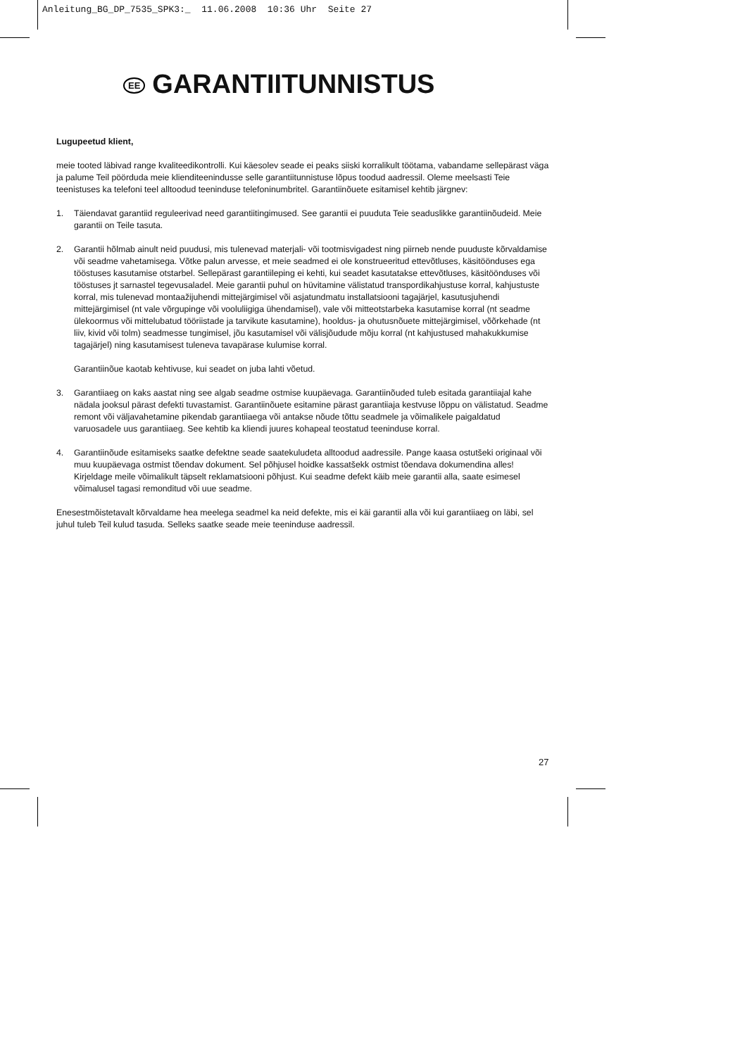Anleitung_BG_DP_7535_SPK3:_ 11.06.2008 10:36 Uhr Seite 27
EE GARANTIITUNNISTUS
Lugupeetud klient,
meie tooted läbivad range kvaliteedikontrolli. Kui käesolev seade ei peaks siiski korralikult töötama, vabandame sellepärast väga ja palume Teil pöörduda meie klienditeenindusse selle garantiitunnistuse lõpus toodud aadressil. Oleme meelsasti Teie teenistuses ka telefoni teel alltoodud teeninduse telefoninumbritel. Garantiinõuete esitamisel kehtib järgnev:
1. Täiendavat garantiid reguleerivad need garantiitingimused. See garantii ei puuduta Teie seaduslikke garantiinõudeid. Meie garantii on Teile tasuta.
2. Garantii hõlmab ainult neid puudusi, mis tulenevad materjali- või tootmisvigadest ning piirneb nende puuduste kõrvaldamise või seadme vahetamisega. Võtke palun arvesse, et meie seadmed ei ole konstrueeritud ettevõtluses, käsitöönduses ega tööstuses kasutamise otstarbel. Sellepärast garantiileping ei kehti, kui seadet kasutatakse ettevõtluses, käsitöönduses või tööstuses jt sarnastel tegevusaladel. Meie garantii puhul on hüvitamine välistatud transpordikahjustuse korral, kahjustuste korral, mis tulenevad montaažijuhendi mittejärgimisel või asjatundmatu installatsiooni tagajärjel, kasutusjuhendi mittejärgimisel (nt vale võrgupinge või vooluliigiga ühendamisel), vale või mitteotstarbeka kasutamise korral (nt seadme ülekoormus või mittelubatud tööriistade ja tarvikute kasutamine), hooldus- ja ohutusnõuete mittejärgimisel, võõrkehade (nt liiv, kivid või tolm) seadmesse tungimisel, jõu kasutamisel või välisjõudude mõju korral (nt kahjustused mahakukkumise tagajärjel) ning kasutamisest tuleneva tavapärase kulumise korral.
Garantiinõue kaotab kehtivuse, kui seadet on juba lahti võetud.
3. Garantiiaeg on kaks aastat ning see algab seadme ostmise kuupäevaga. Garantiinõuded tuleb esitada garantiiajal kahe nädala jooksul pärast defekti tuvastamist. Garantiinõuete esitamine pärast garantiiaja kestvuse lõppu on välistatud. Seadme remont või väljavahetamine pikendab garantiiaega või antakse nõude tõttu seadmele ja võimalikele paigaldatud varuosadele uus garantiiaeg. See kehtib ka kliendi juures kohapeal teostatud teeninduse korral.
4. Garantiinõude esitamiseks saatke defektne seade saatekuludeta alltoodud aadressile. Pange kaasa ostutšeki originaal või muu kuupäevaga ostmist tõendav dokument. Sel põhjusel hoidke kassatšekk ostmist tõendava dokumendina alles! Kirjeldage meile võimalikult täpselt reklamatsiooni põhjust. Kui seadme defekt käib meie garantii alla, saate esimesel võimalusel tagasi remonditud või uue seadme.
Enesestmõistetavalt kõrvaldame hea meelega seadmel ka neid defekte, mis ei käi garantii alla või kui garantiiaeg on läbi, sel juhul tuleb Teil kulud tasuda. Selleks saatke seade meie teeninduse aadressil.
27